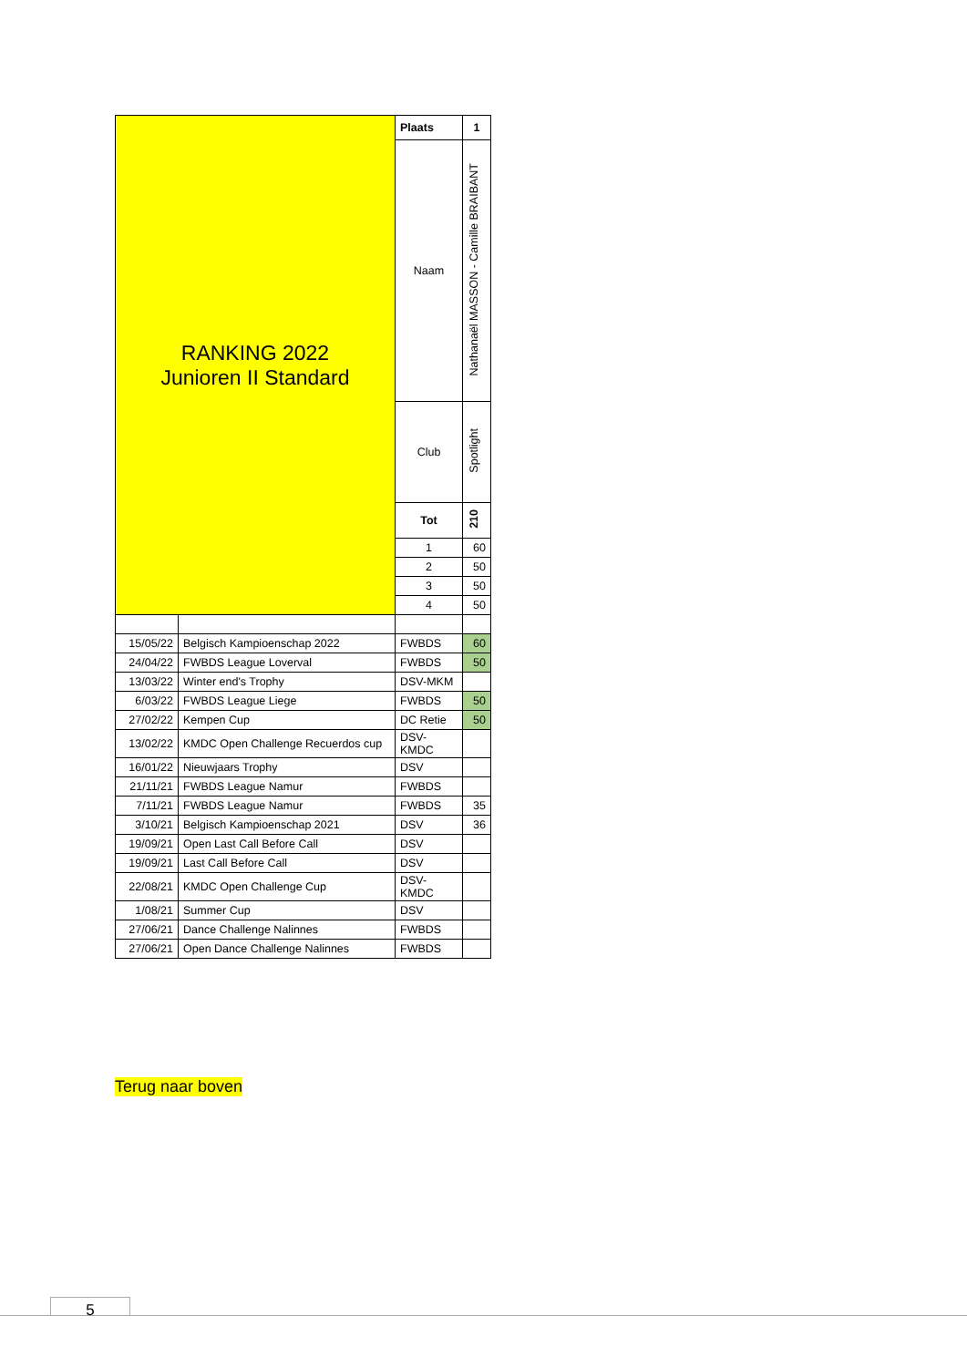| RANKING 2022 Junioren II Standard | | Plaats | 1 |
| | | Naam | Nathanaël MASSON - Camille BRAIBANT |
| | | Club | Spotlight |
| | | Tot | 210 |
| | | 1 | 60 |
| | | 2 | 50 |
| | | 3 | 50 |
| | | 4 | 50 |
| 15/05/22 | Belgisch Kampioenschap 2022 | FWBDS | 60 |
| 24/04/22 | FWBDS League Loverval | FWBDS | 50 |
| 13/03/22 | Winter end's Trophy | DSV-MKM | |
| 6/03/22 | FWBDS League Liege | FWBDS | 50 |
| 27/02/22 | Kempen Cup | DC Retie | 50 |
| 13/02/22 | KMDC Open Challenge Recuerdos cup | DSV- KMDC | |
| 16/01/22 | Nieuwjaars Trophy | DSV | |
| 21/11/21 | FWBDS League Namur | FWBDS | |
| 7/11/21 | FWBDS League Namur | FWBDS | 35 |
| 3/10/21 | Belgisch Kampioenschap 2021 | DSV | 36 |
| 19/09/21 | Open Last Call Before Call | DSV | |
| 19/09/21 | Last Call Before Call | DSV | |
| 22/08/21 | KMDC Open Challenge Cup | DSV- KMDC | |
| 1/08/21 | Summer Cup | DSV | |
| 27/06/21 | Dance Challenge Nalinnes | FWBDS | |
| 27/06/21 | Open Dance Challenge Nalinnes | FWBDS | |
Terug naar boven
5